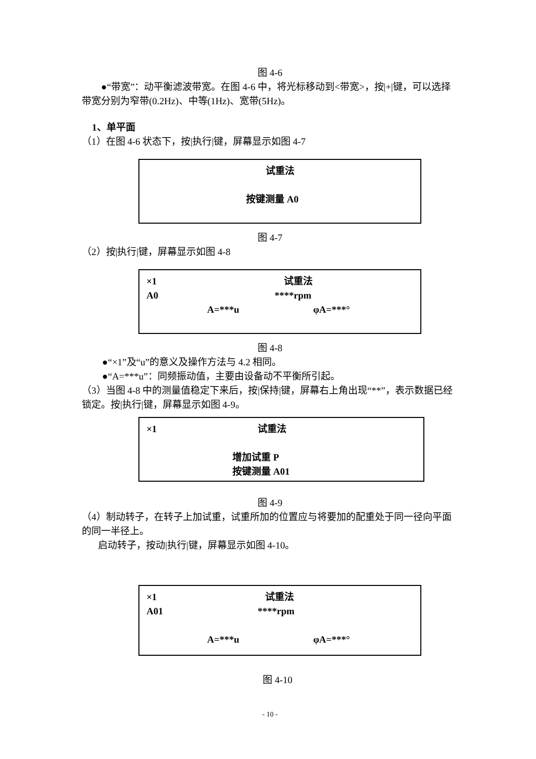图 4-6
●“带宽”：动平衡滤波带宽。在图 4-6 中，将光标移动到<带宽>，按|+|键，可以选择带宽分别为窄带(0.2Hz)、中等(1Hz)、宽带(5Hz)。
1、单平面
（1）在图 4-6 状态下，按|执行|键，屏幕显示如图 4-7
试重法
按键测量 A0
图 4-7
（2）按|执行|键，屏幕显示如图 4-8
×1 试重法
A0 ****rpm
A=***u φA=***°
图 4-8
●“×1”及“u”的意义及操作方法与 4.2 相同。
●“A=***u”：同频振动值，主要由设备动不平衡所引起。
（3）当图 4-8 中的测量值稳定下来后，按|保持|键，屏幕右上角出现“**”，表示数据已经锁定。按|执行|键，屏幕显示如图 4-9。
×1 试重法
增加试重 P
按键测量 A01
图 4-9
（4）制动转子，在转子上加试重，试重所加的位置应与将要加的配重处于同一径向平面的同一半径上。
启动转子，按动|执行|键，屏幕显示如图 4-10。
×1 试重法
A01 ****rpm
A=***u φA=***°
图 4-10
- 10 -